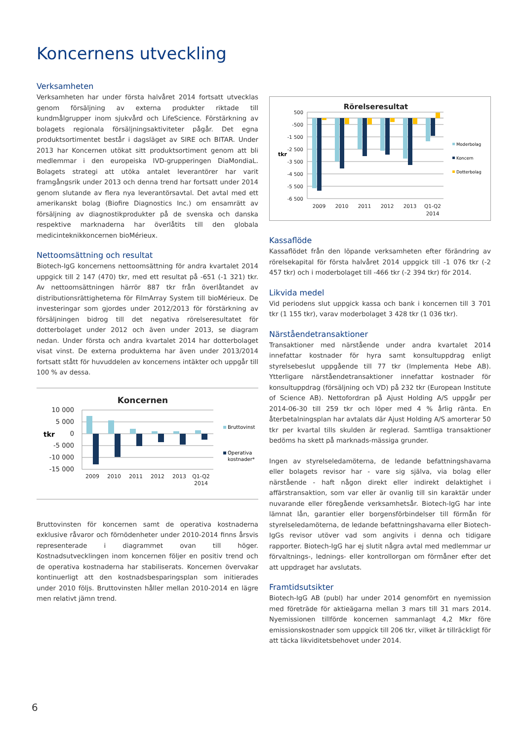Koncernens utveckling
Verksamheten
Verksamheten har under första halvåret 2014 fortsatt utvecklas genom försäljning av externa produkter riktade till kundmålgrupper inom sjukvård och LifeScience. Förstärkning av bolagets regionala försäljningsaktiviteter pågår. Det egna produktsortimentet består i dagsläget av SIRE och BITAR. Under 2013 har Koncernen utökat sitt produktsortiment genom att bli medlemmar i den europeiska IVD-grupperingen DiaMondiaL. Bolagets strategi att utöka antalet leverantörer har varit framgångsrik under 2013 och denna trend har fortsatt under 2014 genom slutande av flera nya leverantörsavtal. Det avtal med ett amerikanskt bolag (Biofire Diagnostics Inc.) om ensamrätt av försäljning av diagnostikprodukter på de svenska och danska respektive marknaderna har överlåtits till den globala medicinteknikkoncernen bioMérieux.
Nettoomsättning och resultat
Biotech-IgG koncernens nettoomsättning för andra kvartalet 2014 uppgick till 2 147 (470) tkr, med ett resultat på -651 (-1 321) tkr. Av nettoomsättningen härrör 887 tkr från överlåtandet av distributionsrättigheterna för FilmArray System till bioMérieux. De investeringar som gjordes under 2012/2013 för förstärkning av försäljningen bidrog till det negativa rörelseresultatet för dotterbolaget under 2012 och även under 2013, se diagram nedan. Under första och andra kvartalet 2014 har dotterbolaget visat vinst. De externa produkterna har även under 2013/2014 fortsatt stått för huvuddelen av koncernens intäkter och uppgår till 100 % av dessa.
Koncernen
10 000
5 000
0
-5 000
-10 000
-15 000
tkr
2009
2010
2011
2012
2013
Q1-Q2
2014
Bruttovinst
Operativa
kostnader*
Bruttovinsten för koncernen samt de operativa kostnaderna exklusive råvaror och förnödenheter under 2010-2014 finns årsvis representerade i diagrammet ovan till höger. Kostnadsutvecklingen inom koncernen följer en positiv trend och de operativa kostnaderna har stabiliserats. Koncernen övervakar kontinuerligt att den kostnadsbesparingsplan som initierades under 2010 följs. Bruttovinsten håller mellan 2010-2014 en lägre men relativt jämn trend.
Rörelseresultat
500
-500
-1 500
-2 500
-3 500
-4 500
-5 500
-6 500
tkr
2009
2010
2011
2012
2013
Q1-Q2
2014
Moderbolag
Koncern
Dotterbolag
Kassaflöde
Kassaflödet från den löpande verksamheten efter förändring av rörelsekapital för första halvåret 2014 uppgick till -1 076 tkr (-2 457 tkr) och i moderbolaget till -466 tkr (-2 394 tkr) för 2014.
Likvida medel
Vid periodens slut uppgick kassa och bank i koncernen till 3 701 tkr (1 155 tkr), varav moderbolaget 3 428 tkr (1 036 tkr).
Närståendetransaktioner
Transaktioner med närstående under andra kvartalet 2014 innefattar kostnader för hyra samt konsultuppdrag enligt styrelsebeslut uppgående till 77 tkr (Implementa Hebe AB). Ytterligare närståendetransaktioner innefattar kostnader för konsultuppdrag (försäljning och VD) på 232 tkr (European Institute of Science AB). Nettofordran på Ajust Holding A/S uppgår per 2014-06-30 till 259 tkr och löper med 4 % årlig ränta. En återbetalningsplan har avtalats där Ajust Holding A/S amorterar 50 tkr per kvartal tills skulden är reglerad. Samtliga transaktioner bedöms ha skett på marknads-mässiga grunder.
Ingen av styrelseledamöterna, de ledande befattningshavarna eller bolagets revisor har - vare sig själva, via bolag eller närstående - haft någon direkt eller indirekt delaktighet i affärstransaktion, som var eller är ovanlig till sin karaktär under nuvarande eller föregående verksamhetsår. Biotech-IgG har inte lämnat lån, garantier eller borgensförbindelser till förmån för styrelseledamöterna, de ledande befattningshavarna eller Biotech-IgGs revisor utöver vad som angivits i denna och tidigare rapporter. Biotech-IgG har ej slutit några avtal med medlemmar ur förvaltnings-, lednings- eller kontrollorgan om förmåner efter det att uppdraget har avslutats.
Framtidsutsikter
Biotech-IgG AB (publ) har under 2014 genomfört en nyemission med företräde för aktieägarna mellan 3 mars till 31 mars 2014. Nyemissionen tillförde koncernen sammanlagt 4,2 Mkr före emissionskostnader som uppgick till 206 tkr, vilket är tillräckligt för att täcka likviditetsbehovet under 2014.
6